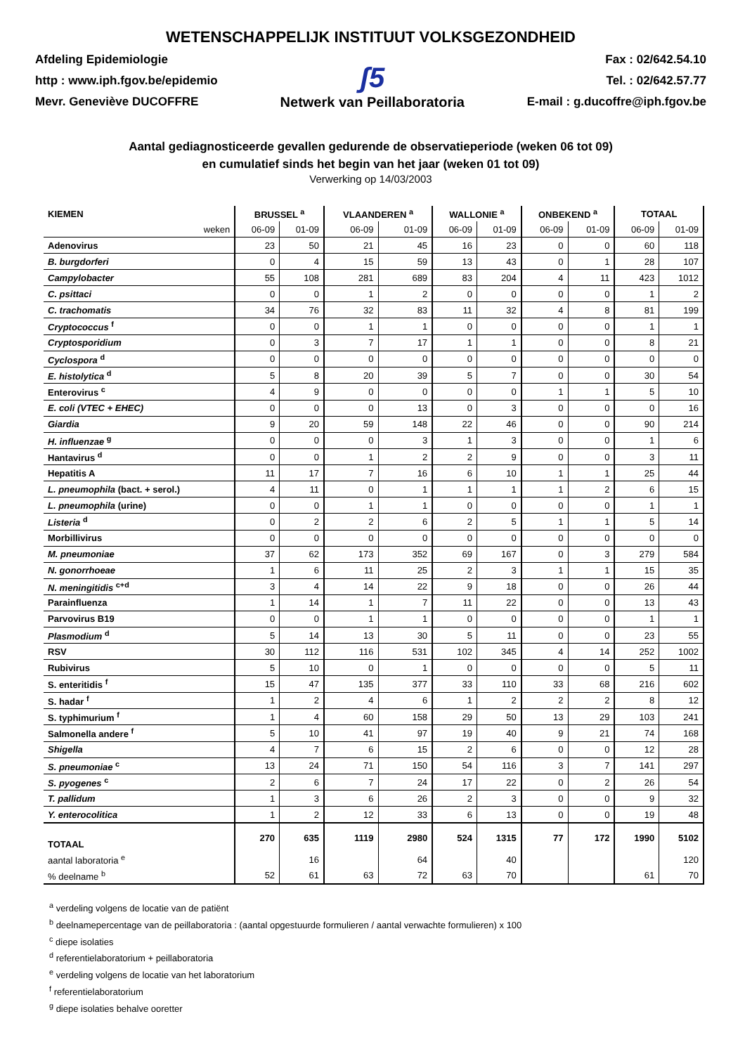WETENSCHAPPELIJK INSTITUUT VOLKSGEZONDHEID
Afdeling Epidemiologie
http : www.iph.fgov.be/epidemio
Mevr. Geneviève DUCOFFRE
ʃ5
Netwerk van Peillaboratoria
Fax : 02/642.54.10
Tel. : 02/642.57.77
E-mail : g.ducoffre@iph.fgov.be
Aantal gediagnosticeerde gevallen gedurende de observatieperiode (weken 06 tot 09)
en cumulatief sinds het begin van het jaar (weken 01 tot 09)
Verwerking op 14/03/2003
| KIEMEN | BRUSSEL <sup>a</sup> | | VLAANDEREN <sup>a</sup> | | WALLONIE <sup>a</sup> | | ONBEKEND <sup>a</sup> | | TOTAAL | |
| --- | --- | --- | --- | --- | --- | --- | --- | --- | --- | --- |
| weken | 06-09 | 01-09 | 06-09 | 01-09 | 06-09 | 01-09 | 06-09 | 01-09 | 06-09 | 01-09 |
| Adenovirus | 23 | 50 | 21 | 45 | 16 | 23 | 0 | 0 | 60 | 118 |
| B. burgdorferi | 0 | 4 | 15 | 59 | 13 | 43 | 0 | 1 | 28 | 107 |
| Campylobacter | 55 | 108 | 281 | 689 | 83 | 204 | 4 | 11 | 423 | 1012 |
| C. psittaci | 0 | 0 | 1 | 2 | 0 | 0 | 0 | 0 | 1 | 2 |
| C. trachomatis | 34 | 76 | 32 | 83 | 11 | 32 | 4 | 8 | 81 | 199 |
| Cryptococcus <sup>f</sup> | 0 | 0 | 1 | 1 | 0 | 0 | 0 | 0 | 1 | 1 |
| Cryptosporidium | 0 | 3 | 7 | 17 | 1 | 1 | 0 | 0 | 8 | 21 |
| Cyclospora <sup>d</sup> | 0 | 0 | 0 | 0 | 0 | 0 | 0 | 0 | 0 | 0 |
| E. histolytica <sup>d</sup> | 5 | 8 | 20 | 39 | 5 | 7 | 0 | 0 | 30 | 54 |
| Enterovirus <sup>c</sup> | 4 | 9 | 0 | 0 | 0 | 0 | 1 | 1 | 5 | 10 |
| E. coli (VTEC + EHEC) | 0 | 0 | 0 | 13 | 0 | 3 | 0 | 0 | 0 | 16 |
| Giardia | 9 | 20 | 59 | 148 | 22 | 46 | 0 | 0 | 90 | 214 |
| H. influenzae <sup>g</sup> | 0 | 0 | 0 | 3 | 1 | 3 | 0 | 0 | 1 | 6 |
| Hantavirus <sup>d</sup> | 0 | 0 | 1 | 2 | 2 | 9 | 0 | 0 | 3 | 11 |
| Hepatitis A | 11 | 17 | 7 | 16 | 6 | 10 | 1 | 1 | 25 | 44 |
| L. pneumophila (bact. + serol.) | 4 | 11 | 0 | 1 | 1 | 1 | 1 | 2 | 6 | 15 |
| L. pneumophila (urine) | 0 | 0 | 1 | 1 | 0 | 0 | 0 | 0 | 1 | 1 |
| Listeria <sup>d</sup> | 0 | 2 | 2 | 6 | 2 | 5 | 1 | 1 | 5 | 14 |
| Morbillivirus | 0 | 0 | 0 | 0 | 0 | 0 | 0 | 0 | 0 | 0 |
| M. pneumoniae | 37 | 62 | 173 | 352 | 69 | 167 | 0 | 3 | 279 | 584 |
| N. gonorrhoeae | 1 | 6 | 11 | 25 | 2 | 3 | 1 | 1 | 15 | 35 |
| N. meningitidis <sup>c+d</sup> | 3 | 4 | 14 | 22 | 9 | 18 | 0 | 0 | 26 | 44 |
| Parainfluenza | 1 | 14 | 1 | 7 | 11 | 22 | 0 | 0 | 13 | 43 |
| Parvovirus B19 | 0 | 0 | 1 | 1 | 0 | 0 | 0 | 0 | 1 | 1 |
| Plasmodium <sup>d</sup> | 5 | 14 | 13 | 30 | 5 | 11 | 0 | 0 | 23 | 55 |
| RSV | 30 | 112 | 116 | 531 | 102 | 345 | 4 | 14 | 252 | 1002 |
| Rubivirus | 5 | 10 | 0 | 1 | 0 | 0 | 0 | 0 | 5 | 11 |
| S. enteritidis <sup>f</sup> | 15 | 47 | 135 | 377 | 33 | 110 | 33 | 68 | 216 | 602 |
| S. hadar <sup>f</sup> | 1 | 2 | 4 | 6 | 1 | 2 | 2 | 2 | 8 | 12 |
| S. typhimurium <sup>f</sup> | 1 | 4 | 60 | 158 | 29 | 50 | 13 | 29 | 103 | 241 |
| Salmonella andere <sup>f</sup> | 5 | 10 | 41 | 97 | 19 | 40 | 9 | 21 | 74 | 168 |
| Shigella | 4 | 7 | 6 | 15 | 2 | 6 | 0 | 0 | 12 | 28 |
| S. pneumoniae <sup>c</sup> | 13 | 24 | 71 | 150 | 54 | 116 | 3 | 7 | 141 | 297 |
| S. pyogenes <sup>c</sup> | 2 | 6 | 7 | 24 | 17 | 22 | 0 | 2 | 26 | 54 |
| T. pallidum | 1 | 3 | 6 | 26 | 2 | 3 | 0 | 0 | 9 | 32 |
| Y. enterocolitica | 1 | 2 | 12 | 33 | 6 | 13 | 0 | 0 | 19 | 48 |
| TOTAAL | 270 | 635 | 1119 | 2980 | 524 | 1315 | 77 | 172 | 1990 | 5102 |
| aantal laboratoria <sup>e</sup> | | 16 | | 64 | | 40 | | | | 120 |
| % deelname <sup>b</sup> | 52 | 61 | 63 | 72 | 63 | 70 | | | 61 | 70 |
<sup>a</sup> verdeling volgens de locatie van de patiënt
<sup>b</sup> deelnamepercentage van de peillaboratoria : (aantal opgestuurde formulieren / aantal verwachte formulieren) x 100
<sup>c</sup> diepe isolaties
<sup>d</sup> referentielaboratorium + peillaboratoria
<sup>e</sup> verdeling volgens de locatie van het laboratorium
<sup>f</sup> referentielaboratorium
<sup>g</sup> diepe isolaties behalve ooretter